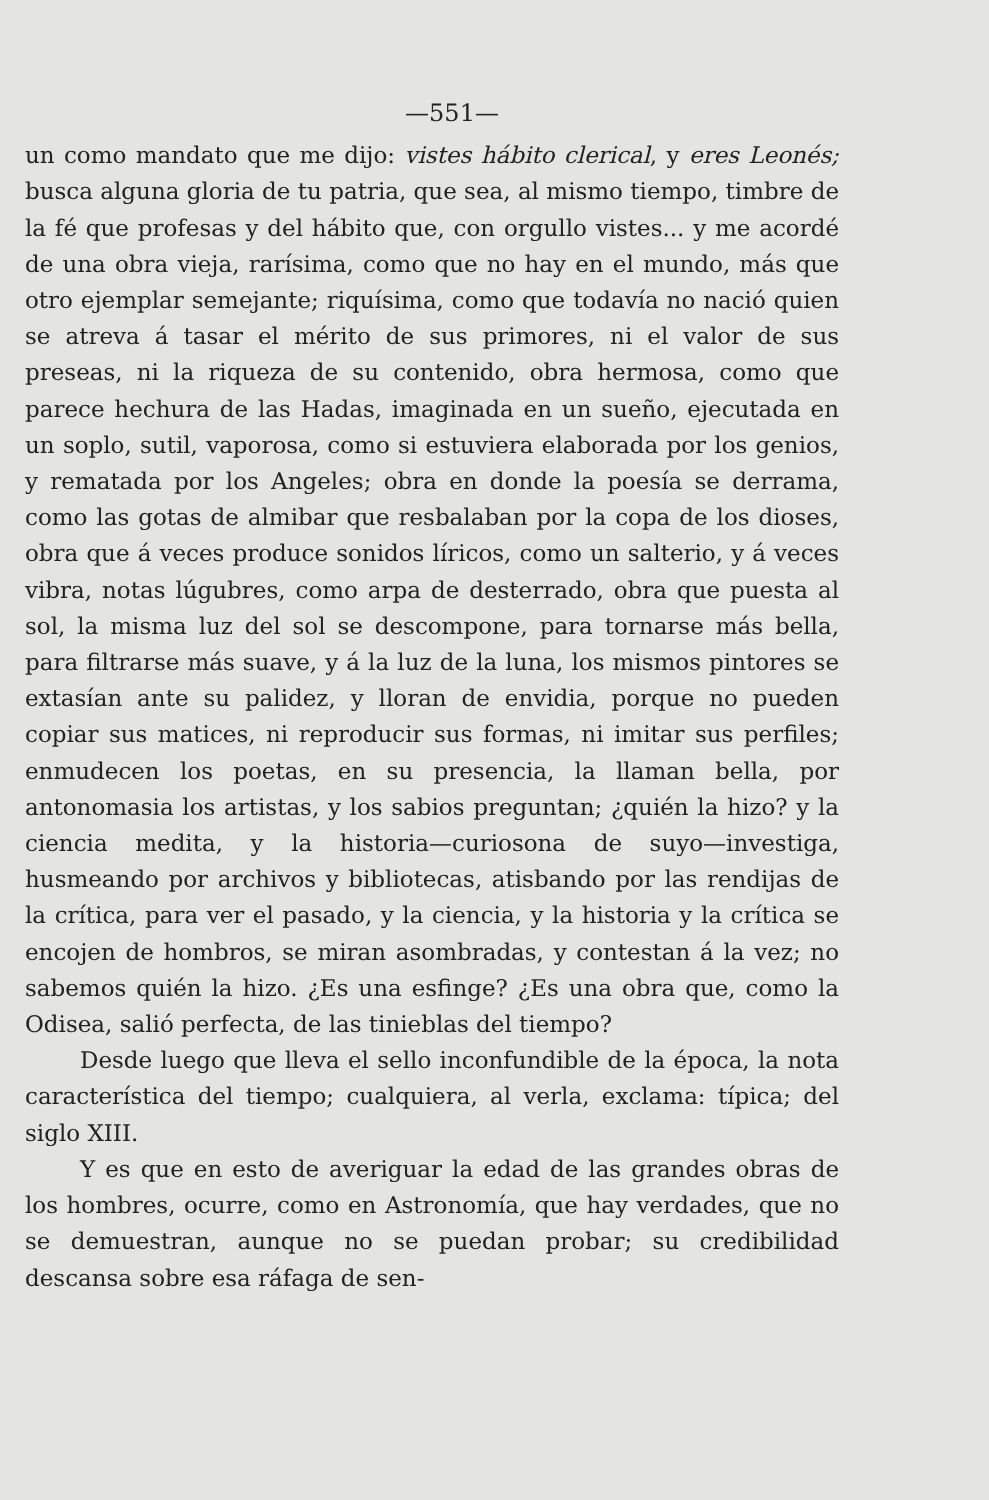—551—
un como mandato que me dijo: vistes hábito clerical, y eres Leonés; busca alguna gloria de tu patria, que sea, al mismo tiempo, timbre de la fé que profesas y del hábito que, con orgullo vistes... y me acordé de una obra vieja, rarísima, como que no hay en el mundo, más que otro ejemplar semejante; riquísima, como que todavía no nació quien se atreva á tasar el mérito de sus primores, ni el valor de sus preseas, ni la riqueza de su contenido, obra hermosa, como que parece hechura de las Hadas, imaginada en un sueño, ejecutada en un soplo, sutil, vaporosa, como si estuviera elaborada por los genios, y rematada por los Angeles; obra en donde la poesía se derrama, como las gotas de almibar que resbalaban por la copa de los dioses, obra que á veces produce sonidos líricos, como un salterio, y á veces vibra, notas lúgubres, como arpa de desterrado, obra que puesta al sol, la misma luz del sol se descompone, para tornarse más bella, para filtrarse más suave, y á la luz de la luna, los mismos pintores se extasían ante su palidez, y lloran de envidia, porque no pueden copiar sus matices, ni reproducir sus formas, ni imitar sus perfiles; enmudecen los poetas, en su presencia, la llaman bella, por antonomasia los artistas, y los sabios preguntan; ¿quién la hizo? y la ciencia medita, y la historia—curiosona de suyo—investiga, husmeando por archivos y bibliotecas, atisbando por las rendijas de la crítica, para ver el pasado, y la ciencia, y la historia y la crítica se encojen de hombros, se miran asombradas, y contestan á la vez; no sabemos quién la hizo. ¿Es una esfinge? ¿Es una obra que, como la Odisea, salió perfecta, de las tinieblas del tiempo?
Desde luego que lleva el sello inconfundible de la época, la nota característica del tiempo; cualquiera, al verla, exclama: típica; del siglo XIII.
Y es que en esto de averiguar la edad de las grandes obras de los hombres, ocurre, como en Astronomía, que hay verdades, que no se demuestran, aunque no se puedan probar; su credibilidad descansa sobre esa ráfaga de sen-